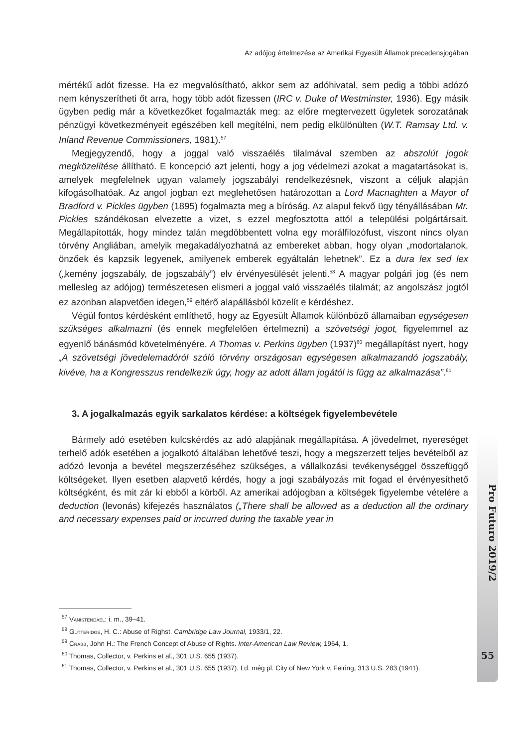Az adójog értelmezése az Amerikai Egyesült Államok precedensjogában
mértékű adót fizesse. Ha ez megvalósítható, akkor sem az adóhivatal, sem pedig a többi adózó nem kényszerítheti őt arra, hogy több adót fizessen (IRC v. Duke of Westminster, 1936). Egy másik ügyben pedig már a következőket fogalmazták meg: az előre megtervezett ügyletek sorozatának pénzügyi következményeit egészében kell megítélni, nem pedig elkülönülten (W.T. Ramsay Ltd. v. Inland Revenue Commissioners, 1981).<sup>57</sup>
Megjegyzendő, hogy a joggal való visszaélés tilalmával szemben az abszolút jogok megközelítése állítható. E koncepció azt jelenti, hogy a jog védelmezi azokat a magatartásokat is, amelyek megfelelnek ugyan valamely jogszabályi rendelkezésnek, viszont a céljuk alapján kifogásolhatóak. Az angol jogban ezt meglehetősen határozottan a Lord Macnaghten a Mayor of Bradford v. Pickles ügyben (1895) fogalmazta meg a bíróság. Az alapul fekvő ügy tényállásában Mr. Pickles szándékosan elvezette a vizet, s ezzel megfosztotta attól a települési polgártársait. Megállapították, hogy mindez talán megdöbbentett volna egy morálfilozófust, viszont nincs olyan törvény Angliában, amelyik megakadályozhatná az embereket abban, hogy olyan „modortalanok, önzőek és kapzsik legyenek, amilyenek emberek egyáltalán lehetnek”. Ez a dura lex sed lex („kemény jogszabály, de jogszabály”) elv érvényesülését jelenti.<sup>58</sup> A magyar polgári jog (és nem mellesleg az adójog) természetesen elismeri a joggal való visszaélés tilalmát; az angolszász jogtól ez azonban alapvetően idegen,<sup>59</sup> eltérő alapállásból közelít e kérdéshez.
Végül fontos kérdésként említhető, hogy az Egyesült Államok különböző államaiban egységesen szükséges alkalmazni (és ennek megfelelően értelmezni) a szövetségi jogot, figyelemmel az egyenlő bánásmód követelményére. A Thomas v. Perkins ügyben (1937)<sup>60</sup> megállapítást nyert, hogy „A szövetségi jövedelemadóról szóló törvény országosan egységesen alkalmazandó jogszabály, kivéve, ha a Kongresszus rendelkezik úgy, hogy az adott állam jogától is függ az alkalmazása”.<sup>61</sup>
3. A jogalkalmazás egyik sarkalatos kérdése: a költségek figyelembevétele
Bármely adó esetében kulcskérdés az adó alapjának megállapítása. A jövedelmet, nyereséget terhelő adók esetében a jogalkotó általában lehetővé teszi, hogy a megszerzett teljes bevételből az adózó levonja a bevétel megszerzéséhez szükséges, a vállalkozási tevékenységgel összefüggő költségeket. Ilyen esetben alapvető kérdés, hogy a jogi szabályozás mit fogad el érvényesíthető költségként, és mit zár ki ebből a körből. Az amerikai adójogban a költségek figyelembe vételére a deduction (levonás) kifejezés használatos („There shall be allowed as a deduction all the ordinary and necessary expenses paid or incurred during the taxable year in
<sup>57</sup> Vanistendael: i. m., 39–41.
<sup>58</sup> Gutteridge, H. C.: Abuse of Righst. Cambridge Law Journal, 1933/1, 22.
<sup>59</sup> Crabb, John H.: The French Concept of Abuse of Rights. Inter-American Law Review, 1964, 1.
<sup>60</sup> Thomas, Collector, v. Perkins et al., 301 U.S. 655 (1937).
<sup>61</sup> Thomas, Collector, v. Perkins et al., 301 U.S. 655 (1937). Ld. még pl. City of New York v. Feiring, 313 U.S. 283 (1941).
Pro Futuro 2019/2
55